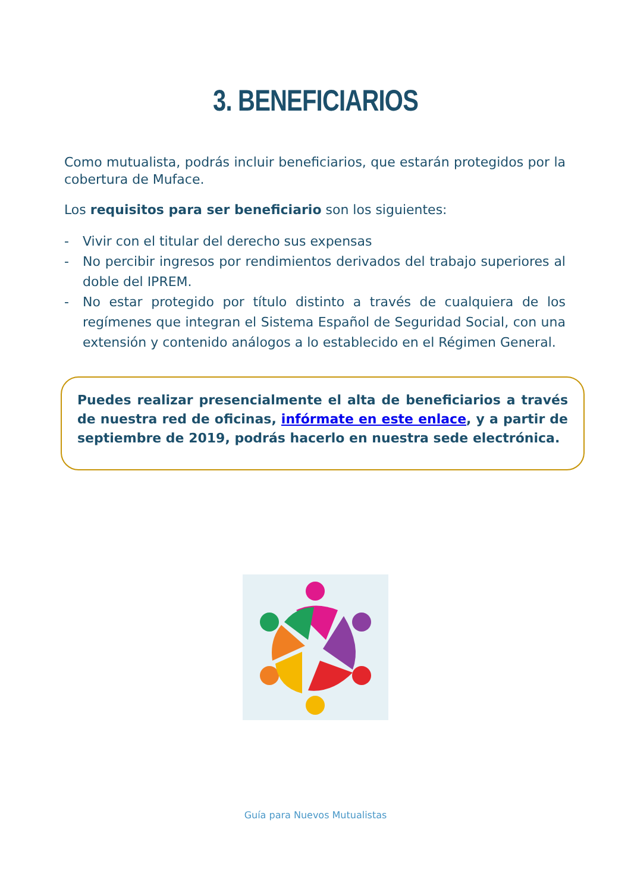3. BENEFICIARIOS
Como mutualista, podrás incluir beneficiarios, que estarán protegidos por la cobertura de Muface.
Los requisitos para ser beneficiario son los siguientes:
- Vivir con el titular del derecho sus expensas
- No percibir ingresos por rendimientos derivados del trabajo superiores al doble del IPREM.
- No estar protegido por título distinto a través de cualquiera de los regímenes que integran el Sistema Español de Seguridad Social, con una extensión y contenido análogos a lo establecido en el Régimen General.
Puedes realizar presencialmente el alta de beneficiarios a través de nuestra red de oficinas, infórmate en este enlace, y a partir de septiembre de 2019, podrás hacerlo en nuestra sede electrónica.
Guía para Nuevos Mutualistas